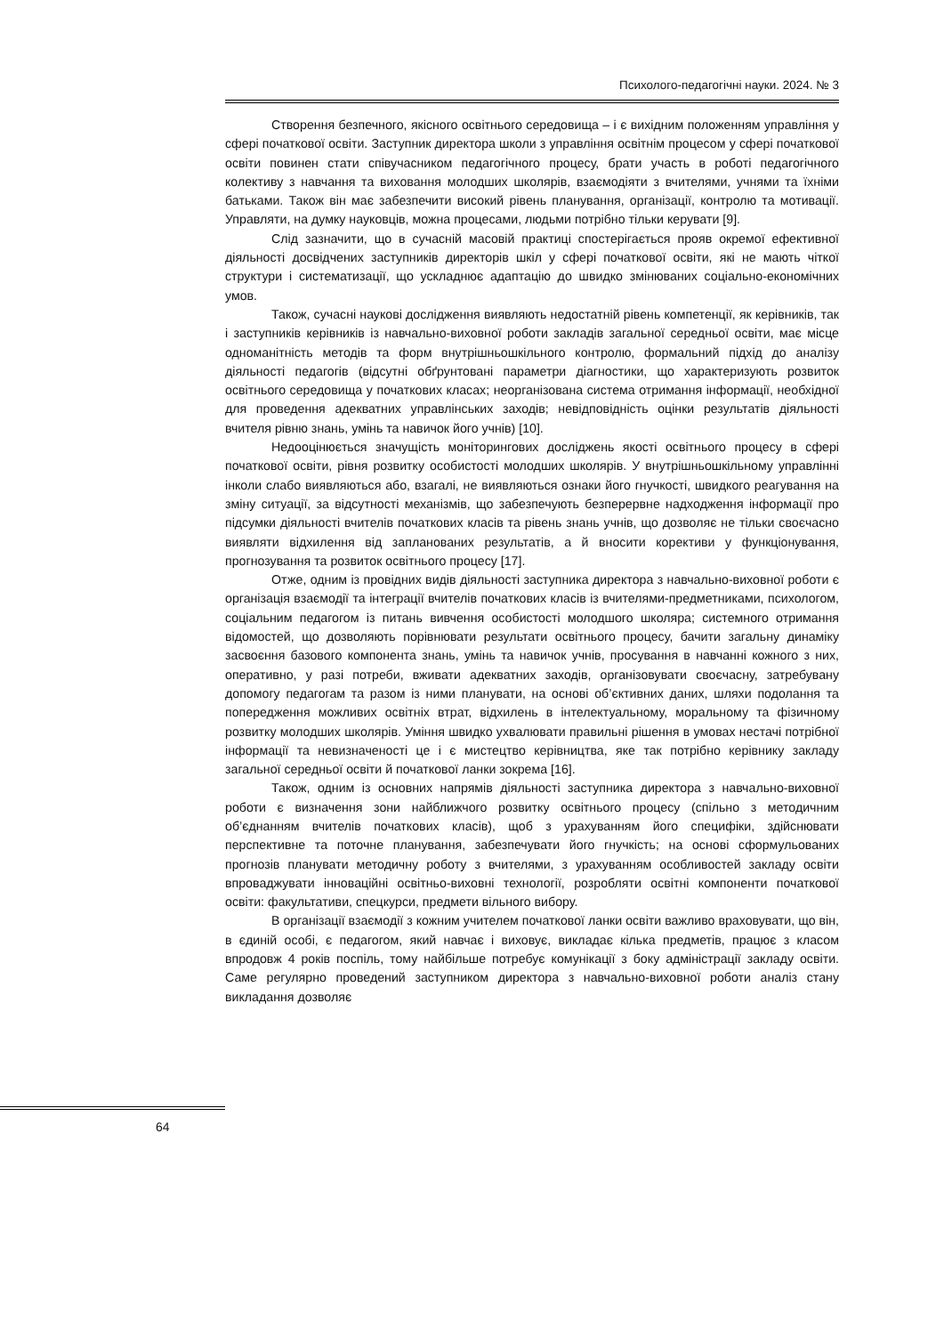Психолого-педагогічні науки. 2024. № 3
Створення безпечного, якісного освітнього середовища – і є вихідним положенням управління у сфері початкової освіти. Заступник директора школи з управління освітнім процесом у сфері початкової освіти повинен стати співучасником педагогічного процесу, брати участь в роботі педагогічного колективу з навчання та виховання молодших школярів, взаємодіяти з вчителями, учнями та їхніми батьками. Також він має забезпечити високий рівень планування, організації, контролю та мотивації. Управляти, на думку науковців, можна процесами, людьми потрібно тільки керувати [9].
Слід зазначити, що в сучасній масовій практиці спостерігається прояв окремої ефективної діяльності досвідчених заступників директорів шкіл у сфері початкової освіти, які не мають чіткої структури і систематизації, що ускладнює адаптацію до швидко змінюваних соціально-економічних умов.
Також, сучасні наукові дослідження виявляють недостатній рівень компетенції, як керівників, так і заступників керівників із навчально-виховної роботи закладів загальної середньої освіти, має місце одноманітність методів та форм внутрішньошкільного контролю, формальний підхід до аналізу діяльності педагогів (відсутні обґрунтовані параметри діагностики, що характеризують розвиток освітнього середовища у початкових класах; неорганізована система отримання інформації, необхідної для проведення адекватних управлінських заходів; невідповідність оцінки результатів діяльності вчителя рівню знань, умінь та навичок його учнів) [10].
Недооцінюється значущість моніторингових досліджень якості освітнього процесу в сфері початкової освіти, рівня розвитку особистості молодших школярів. У внутрішньошкільному управлінні інколи слабо виявляються або, взагалі, не виявляються ознаки його гнучкості, швидкого реагування на зміну ситуації, за відсутності механізмів, що забезпечують безперервне надходження інформації про підсумки діяльності вчителів початкових класів та рівень знань учнів, що дозволяє не тільки своєчасно виявляти відхилення від запланованих результатів, а й вносити корективи у функціонування, прогнозування та розвиток освітнього процесу [17].
Отже, одним із провідних видів діяльності заступника директора з навчально-виховної роботи є організація взаємодії та інтеграції вчителів початкових класів із вчителями-предметниками, психологом, соціальним педагогом із питань вивчення особистості молодшого школяра; системного отримання відомостей, що дозволяють порівнювати результати освітнього процесу, бачити загальну динаміку засвоєння базового компонента знань, умінь та навичок учнів, просування в навчанні кожного з них, оперативно, у разі потреби, вживати адекватних заходів, організовувати своєчасну, затребувану допомогу педагогам та разом із ними планувати, на основі об’єктивних даних, шляхи подолання та попередження можливих освітніх втрат, відхилень в інтелектуальному, моральному та фізичному розвитку молодших школярів. Уміння швидко ухвалювати правильні рішення в умовах нестачі потрібної інформації та невизначеності це і є мистецтво керівництва, яке так потрібно керівнику закладу загальної середньої освіти й початкової ланки зокрема [16].
Також, одним із основних напрямів діяльності заступника директора з навчально-виховної роботи є визначення зони найближчого розвитку освітнього процесу (спільно з методичним об’єднанням вчителів початкових класів), щоб з урахуванням його специфіки, здійснювати перспективне та поточне планування, забезпечувати його гнучкість; на основі сформульованих прогнозів планувати методичну роботу з вчителями, з урахуванням особливостей закладу освіти впроваджувати інноваційні освітньо-виховні технології, розробляти освітні компоненти початкової освіти: факультативи, спецкурси, предмети вільного вибору.
В організації взаємодії з кожним учителем початкової ланки освіти важливо враховувати, що він, в єдиній особі, є педагогом, який навчає і виховує, викладає кілька предметів, працює з класом впродовж 4 років поспіль, тому найбільше потребує комунікації з боку адміністрації закладу освіти. Саме регулярно проведений заступником директора з навчально-виховної роботи аналіз стану викладання дозволяє
64